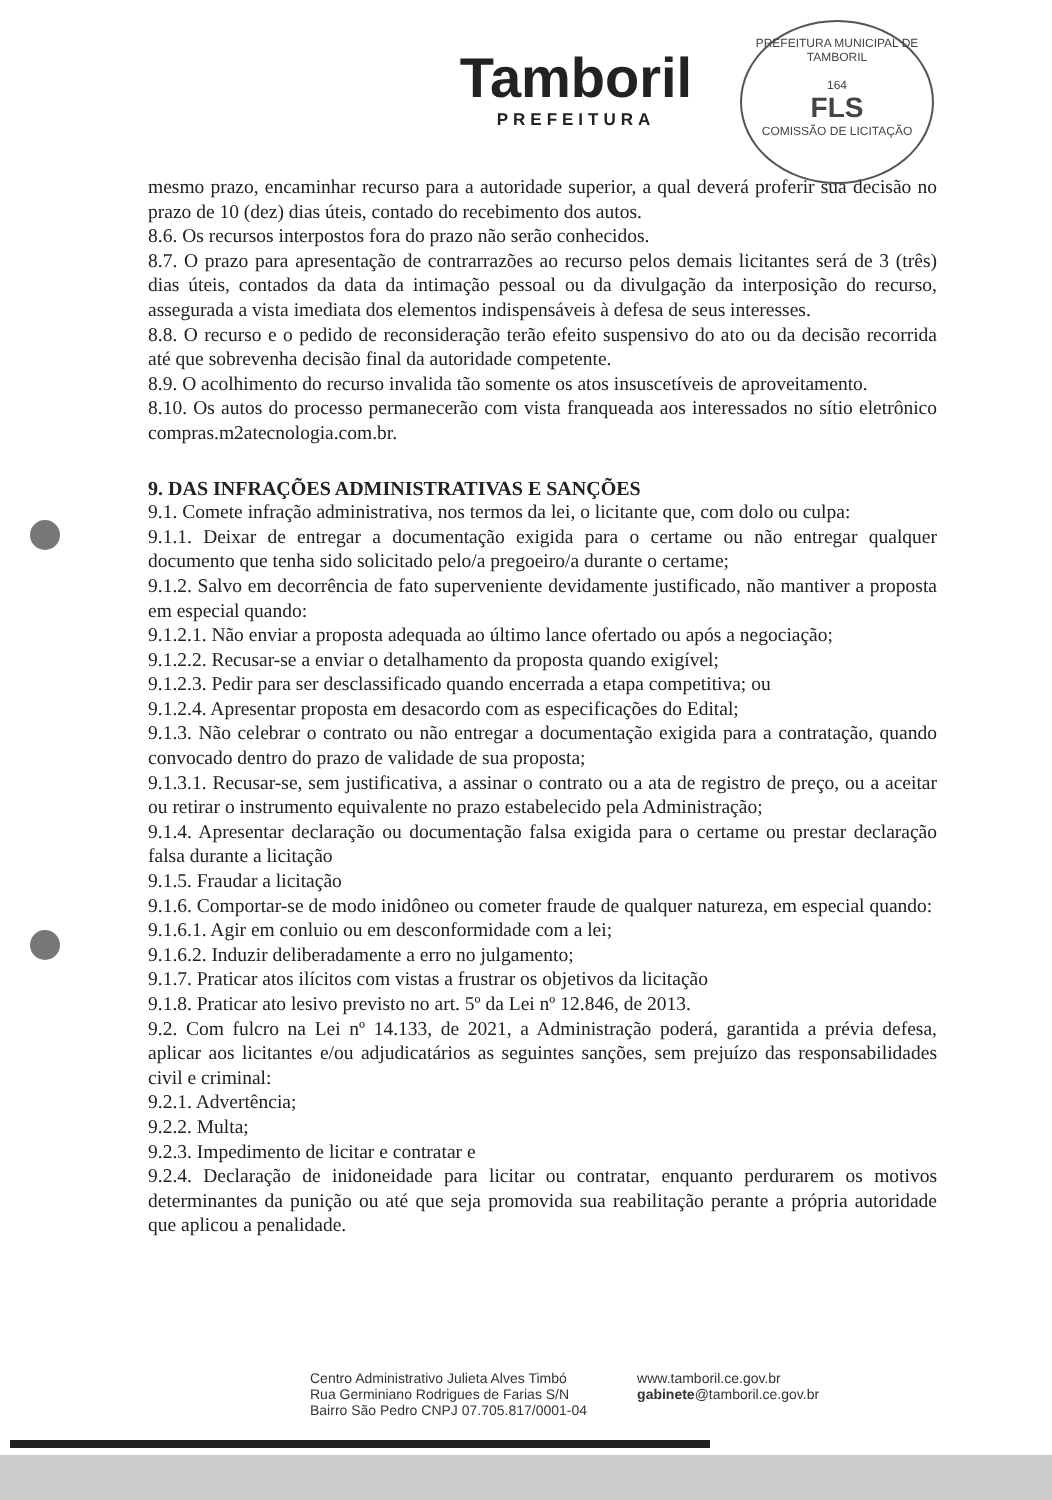Tamboril
PREFEITURA
PREFEITURA MUNICIPAL DE TAMBORIL
164
FLS
COMISSÃO DE LICITAÇÃO
mesmo prazo, encaminhar recurso para a autoridade superior, a qual deverá proferir sua decisão no prazo de 10 (dez) dias úteis, contado do recebimento dos autos.
8.6. Os recursos interpostos fora do prazo não serão conhecidos.
8.7. O prazo para apresentação de contrarrazões ao recurso pelos demais licitantes será de 3 (três) dias úteis, contados da data da intimação pessoal ou da divulgação da interposição do recurso, assegurada a vista imediata dos elementos indispensáveis à defesa de seus interesses.
8.8. O recurso e o pedido de reconsideração terão efeito suspensivo do ato ou da decisão recorrida até que sobrevenha decisão final da autoridade competente.
8.9. O acolhimento do recurso invalida tão somente os atos insuscetíveis de aproveitamento.
8.10. Os autos do processo permanecerão com vista franqueada aos interessados no sítio eletrônico compras.m2atecnologia.com.br.
9. DAS INFRAÇÕES ADMINISTRATIVAS E SANÇÕES
9.1. Comete infração administrativa, nos termos da lei, o licitante que, com dolo ou culpa:
9.1.1. Deixar de entregar a documentação exigida para o certame ou não entregar qualquer documento que tenha sido solicitado pelo/a pregoeiro/a durante o certame;
9.1.2. Salvo em decorrência de fato superveniente devidamente justificado, não mantiver a proposta em especial quando:
9.1.2.1. Não enviar a proposta adequada ao último lance ofertado ou após a negociação;
9.1.2.2. Recusar-se a enviar o detalhamento da proposta quando exigível;
9.1.2.3. Pedir para ser desclassificado quando encerrada a etapa competitiva; ou
9.1.2.4. Apresentar proposta em desacordo com as especificações do Edital;
9.1.3. Não celebrar o contrato ou não entregar a documentação exigida para a contratação, quando convocado dentro do prazo de validade de sua proposta;
9.1.3.1. Recusar-se, sem justificativa, a assinar o contrato ou a ata de registro de preço, ou a aceitar ou retirar o instrumento equivalente no prazo estabelecido pela Administração;
9.1.4. Apresentar declaração ou documentação falsa exigida para o certame ou prestar declaração falsa durante a licitação
9.1.5. Fraudar a licitação
9.1.6. Comportar-se de modo inidôneo ou cometer fraude de qualquer natureza, em especial quando:
9.1.6.1. Agir em conluio ou em desconformidade com a lei;
9.1.6.2. Induzir deliberadamente a erro no julgamento;
9.1.7. Praticar atos ilícitos com vistas a frustrar os objetivos da licitação
9.1.8. Praticar ato lesivo previsto no art. 5º da Lei nº 12.846, de 2013.
9.2. Com fulcro na Lei nº 14.133, de 2021, a Administração poderá, garantida a prévia defesa, aplicar aos licitantes e/ou adjudicatários as seguintes sanções, sem prejuízo das responsabilidades civil e criminal:
9.2.1. Advertência;
9.2.2. Multa;
9.2.3. Impedimento de licitar e contratar e
9.2.4. Declaração de inidoneidade para licitar ou contratar, enquanto perdurarem os motivos determinantes da punição ou até que seja promovida sua reabilitação perante a própria autoridade que aplicou a penalidade.
Centro Administrativo Julieta Alves Timbó
Rua Germiniano Rodrigues de Farias S/N
Bairro São Pedro CNPJ 07.705.817/0001-04
www.tamboril.ce.gov.br
gabinete@tamboril.ce.gov.br